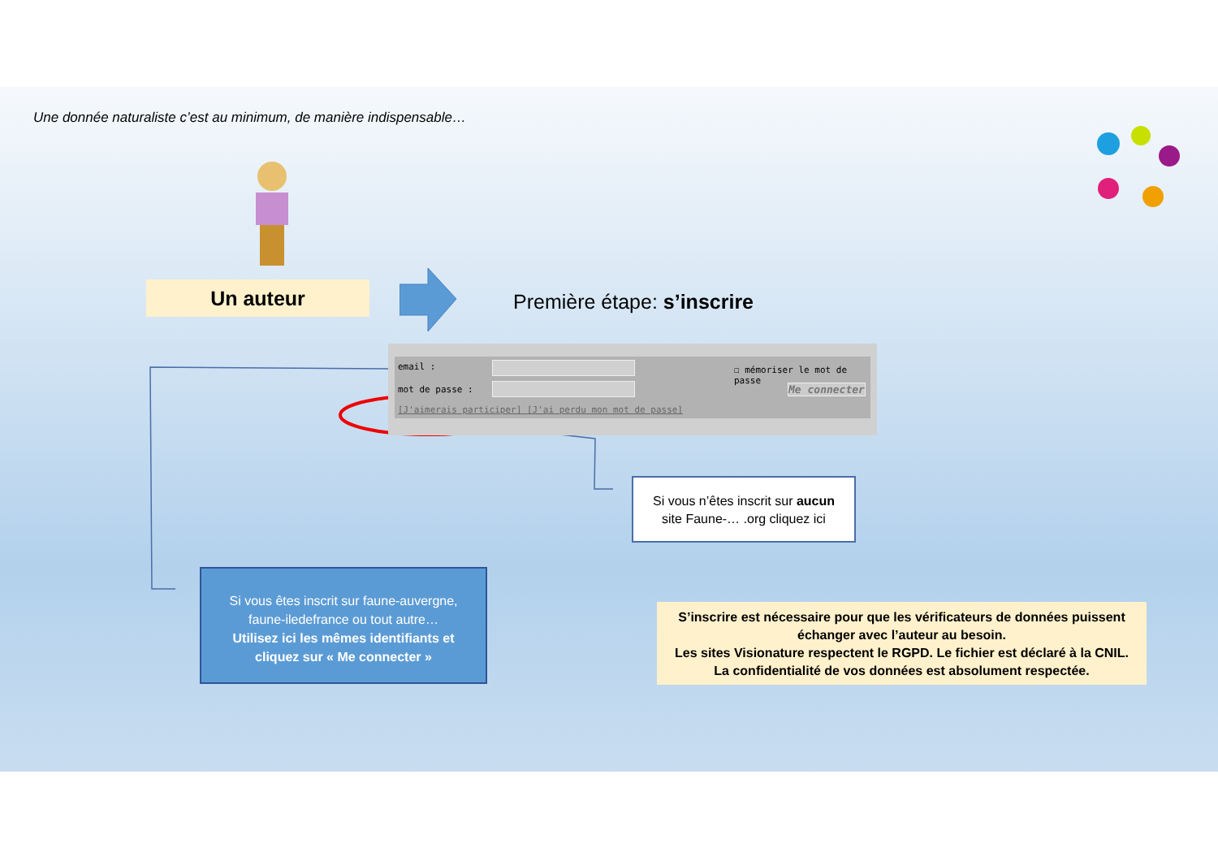Une donnée naturaliste c’est au minimum, de manière indispensable…
Un auteur Première étape: s’inscrire
email : ☐ mémoriser le mot de passe
mot de passe : Me connecter
[J'aimerais participer] [J'ai perdu mon mot de passe]
Si vous n’êtes inscrit sur aucun
site Faune-… .org cliquez ici
Si vous êtes inscrit sur faune-auvergne,
faune-iledefrance ou tout autre…
Utilisez ici les mêmes identifiants et
cliquez sur « Me connecter »
S’inscrire est nécessaire pour que les vérificateurs de données puissent
échanger avec l’auteur au besoin.
Les sites Visionature respectent le RGPD. Le fichier est déclaré à la CNIL.
La confidentialité de vos données est absolument respectée.